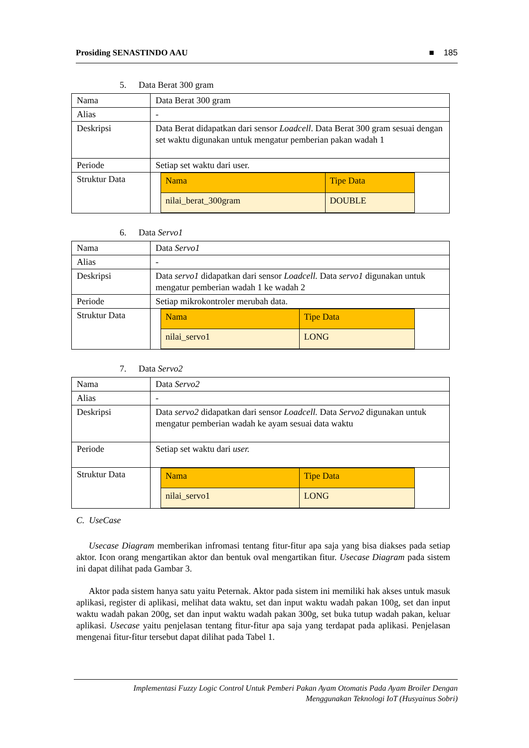Prosiding SENASTINDO AAU ■ 185
5. Data Berat 300 gram
| Nama | Data Berat 300 gram |
| Alias | - |
| Deskripsi | Data Berat didapatkan dari sensor Loadcell . Data Berat 300 gram sesuai dengan set waktu digunakan untuk mengatur pemberian pakan wadah 1 |
| Periode | Setiap set waktu dari user. |
| Struktur Data | / Nama / Tipe Data / / --- / --- / / nilai_berat_300gram / DOUBLE / |
6. Data Servo1
| Nama | Data Servo1 |
| Alias | - |
| Deskripsi | Data servo1 didapatkan dari sensor Loadcell. Data servo1 digunakan untuk mengatur pemberian wadah 1 ke wadah 2 |
| Periode | Setiap mikrokontroler merubah data. |
| Struktur Data | / Nama / Tipe Data / / --- / --- / / nilai_servo1 / LONG / |
7. Data Servo2
| Nama | Data Servo2 |
| Alias | - |
| Deskripsi | Data servo2 didapatkan dari sensor Loadcell. Data Servo2 digunakan untuk mengatur pemberian wadah ke ayam sesuai data waktu |
| Periode | Setiap set waktu dari user. |
| Struktur Data | / Nama / Tipe Data / / --- / --- / / nilai_servo1 / LONG / |
C. UseCase
Usecase Diagram memberikan infromasi tentang fitur-fitur apa saja yang bisa diakses pada setiap aktor. Icon orang mengartikan aktor dan bentuk oval mengartikan fitur. Usecase Diagram pada sistem ini dapat dilihat pada Gambar 3.
Aktor pada sistem hanya satu yaitu Peternak. Aktor pada sistem ini memiliki hak akses untuk masuk aplikasi, register di aplikasi, melihat data waktu, set dan input waktu wadah pakan 100g, set dan input waktu wadah pakan 200g, set dan input waktu wadah pakan 300g, set buka tutup wadah pakan, keluar aplikasi. Usecase yaitu penjelasan tentang fitur-fitur apa saja yang terdapat pada aplikasi. Penjelasan mengenai fitur-fitur tersebut dapat dilihat pada Tabel 1.
Implementasi Fuzzy Logic Control Untuk Pemberi Pakan Ayam Otomatis Pada Ayam Broiler Dengan
Menggunakan Teknologi IoT (Husyainus Sobri)